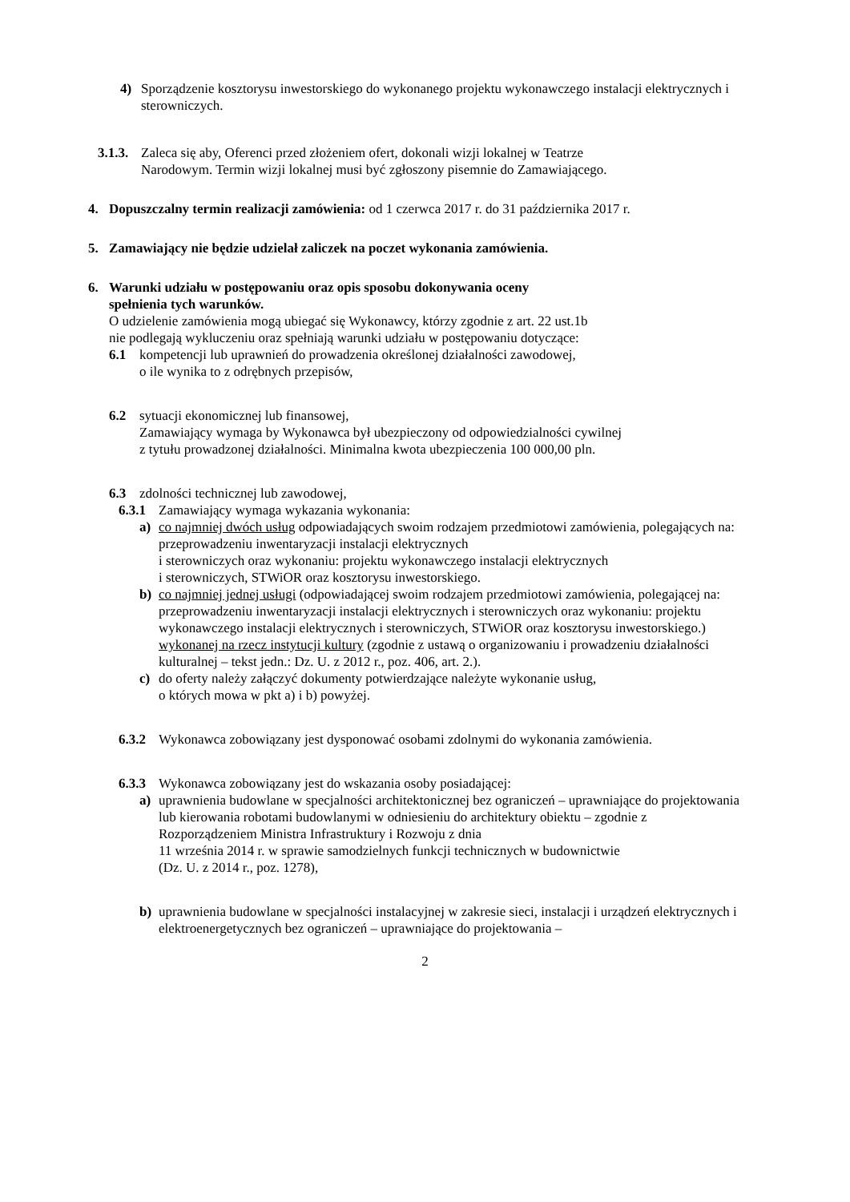4) Sporządzenie kosztorysu inwestorskiego do wykonanego projektu wykonawczego instalacji elektrycznych i sterowniczych.
3.1.3.
Zaleca się aby, Oferenci przed złożeniem ofert, dokonali wizji lokalnej w Teatrze
Narodowym. Termin wizji lokalnej musi być zgłoszony pisemnie do Zamawiającego.
4. Dopuszczalny termin realizacji zamówienia: od 1 czerwca 2017 r. do 31 października 2017 r.
5. Zamawiający nie będzie udzielał zaliczek na poczet wykonania zamówienia.
6. Warunki udziału w postępowaniu oraz opis sposobu dokonywania oceny
spełnienia tych warunków.
O udzielenie zamówienia mogą ubiegać się Wykonawcy, którzy zgodnie z art. 22 ust.1b
nie podlegają wykluczeniu oraz spełniają warunki udziału w postępowaniu dotyczące:
6.1 kompetencji lub uprawnień do prowadzenia określonej działalności zawodowej,
o ile wynika to z odrębnych przepisów,
6.2 sytuacji ekonomicznej lub finansowej,
Zamawiający wymaga by Wykonawca był ubezpieczony od odpowiedzialności cywilnej
z tytułu prowadzonej działalności. Minimalna kwota ubezpieczenia 100 000,00 pln.
6.3 zdolności technicznej lub zawodowej,
6.3.1
Zamawiający wymaga wykazania wykonania:
a) co najmniej dwóch usług odpowiadających swoim rodzajem przedmiotowi zamówienia, polegających na: przeprowadzeniu inwentaryzacji instalacji elektrycznych
i sterowniczych oraz wykonaniu: projektu wykonawczego instalacji elektrycznych
i sterowniczych, STWiOR oraz kosztorysu inwestorskiego.
b) co najmniej jednej usługi (odpowiadającej swoim rodzajem przedmiotowi zamówienia, polegającej na: przeprowadzeniu inwentaryzacji instalacji elektrycznych i sterowniczych oraz wykonaniu: projektu wykonawczego instalacji elektrycznych i sterowniczych, STWiOR oraz kosztorysu inwestorskiego.) wykonanej na rzecz instytucji kultury (zgodnie z ustawą o organizowaniu i prowadzeniu działalności kulturalnej – tekst jedn.: Dz. U. z 2012 r., poz. 406, art. 2.).
c) do oferty należy załączyć dokumenty potwierdzające należyte wykonanie usług,
o których mowa w pkt a) i b) powyżej.
6.3.2
Wykonawca zobowiązany jest dysponować osobami zdolnymi do wykonania zamówienia.
6.3.3
Wykonawca zobowiązany jest do wskazania osoby posiadającej:
a) uprawnienia budowlane w specjalności architektonicznej bez ograniczeń – uprawniające do projektowania lub kierowania robotami budowlanymi w odniesieniu do architektury obiektu – zgodnie z Rozporządzeniem Ministra Infrastruktury i Rozwoju z dnia
11 września 2014 r. w sprawie samodzielnych funkcji technicznych w budownictwie
(Dz. U. z 2014 r., poz. 1278),
b) uprawnienia budowlane w specjalności instalacyjnej w zakresie sieci, instalacji i urządzeń elektrycznych i elektroenergetycznych bez ograniczeń – uprawniające do projektowania –
2